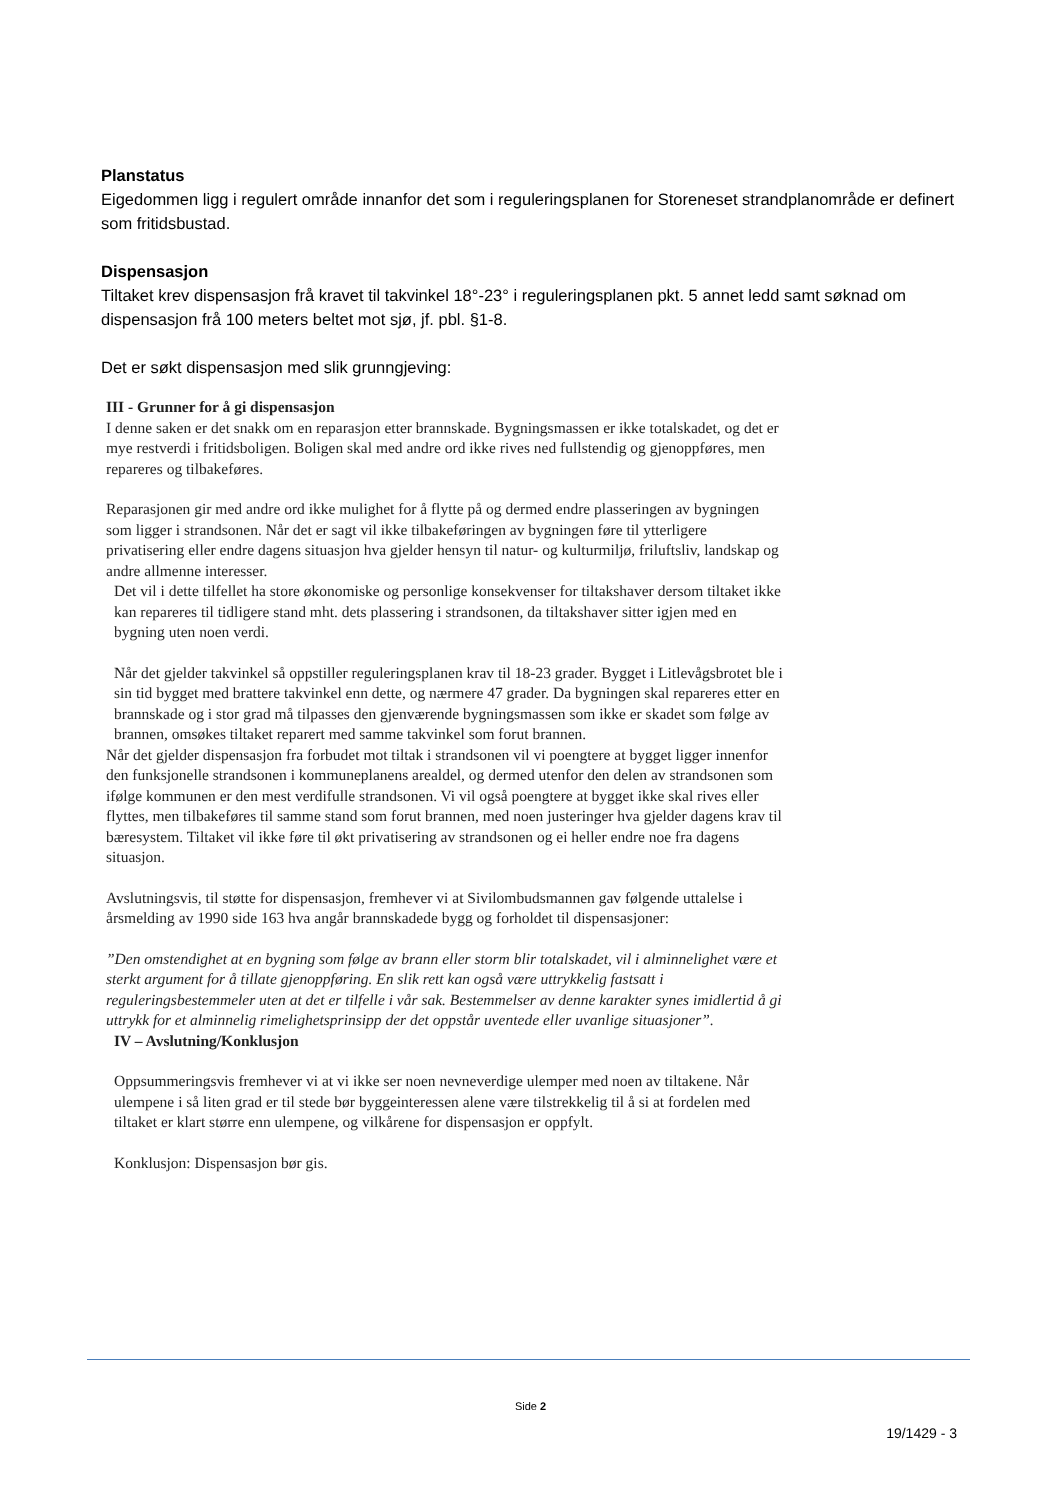Planstatus
Eigedommen ligg i regulert område innanfor det som i reguleringsplanen for Storeneset strandplanområde er definert som fritidsbustad.
Dispensasjon
Tiltaket krev dispensasjon frå kravet til takvinkel 18°-23° i reguleringsplanen pkt. 5 annet ledd samt søknad om dispensasjon frå 100 meters beltet mot sjø, jf. pbl. §1-8.
Det er søkt dispensasjon med slik grunngjeving:
III - Grunner for å gi dispensasjon
I denne saken er det snakk om en reparasjon etter brannskade. Bygningsmassen er ikke totalskadet, og det er mye restverdi i fritidsboligen. Boligen skal med andre ord ikke rives ned fullstendig og gjenoppføres, men repareres og tilbakeføres.
Reparasjonen gir med andre ord ikke mulighet for å flytte på og dermed endre plasseringen av bygningen som ligger i strandsonen. Når det er sagt vil ikke tilbakeføringen av bygningen føre til ytterligere privatisering eller endre dagens situasjon hva gjelder hensyn til natur- og kulturmiljø, friluftsliv, landskap og andre allmenne interesser.
Det vil i dette tilfellet ha store økonomiske og personlige konsekvenser for tiltakshaver dersom tiltaket ikke kan repareres til tidligere stand mht. dets plassering i strandsonen, da tiltakshaver sitter igjen med en bygning uten noen verdi.
Når det gjelder takvinkel så oppstiller reguleringsplanen krav til 18-23 grader. Bygget i Litlevågsbrotet ble i sin tid bygget med brattere takvinkel enn dette, og nærmere 47 grader. Da bygningen skal repareres etter en brannskade og i stor grad må tilpasses den gjenværende bygningsmassen som ikke er skadet som følge av brannen, omsøkes tiltaket reparert med samme takvinkel som forut brannen.
Når det gjelder dispensasjon fra forbudet mot tiltak i strandsonen vil vi poengtere at bygget ligger innenfor den funksjonelle strandsonen i kommuneplanens arealdel, og dermed utenfor den delen av strandsonen som ifølge kommunen er den mest verdifulle strandsonen. Vi vil også poengtere at bygget ikke skal rives eller flyttes, men tilbakeføres til samme stand som forut brannen, med noen justeringer hva gjelder dagens krav til bæresystem. Tiltaket vil ikke føre til økt privatisering av strandsonen og ei heller endre noe fra dagens situasjon.
Avslutningsvis, til støtte for dispensasjon, fremhever vi at Sivilombudsmannen gav følgende uttalelse i årsmelding av 1990 side 163 hva angår brannskadede bygg og forholdet til dispensasjoner:
”Den omstendighet at en bygning som følge av brann eller storm blir totalskadet, vil i alminnelighet være et sterkt argument for å tillate gjenoppføring. En slik rett kan også være uttrykkelig fastsatt i reguleringsbestemmeler uten at det er tilfelle i vår sak. Bestemmelser av denne karakter synes imidlertid å gi uttrykk for et alminnelig rimelighetsprinsipp der det oppstår uventede eller uvanlige situasjoner”.
IV – Avslutning/Konklusjon
Oppsummeringsvis fremhever vi at vi ikke ser noen nevneverdige ulemper med noen av tiltakene. Når ulempene i så liten grad er til stede bør byggeinteressen alene være tilstrekkelig til å si at fordelen med tiltaket er klart større enn ulempene, og vilkårene for dispensasjon er oppfylt.
Konklusjon: Dispensasjon bør gis.
Side 2
19/1429 - 3